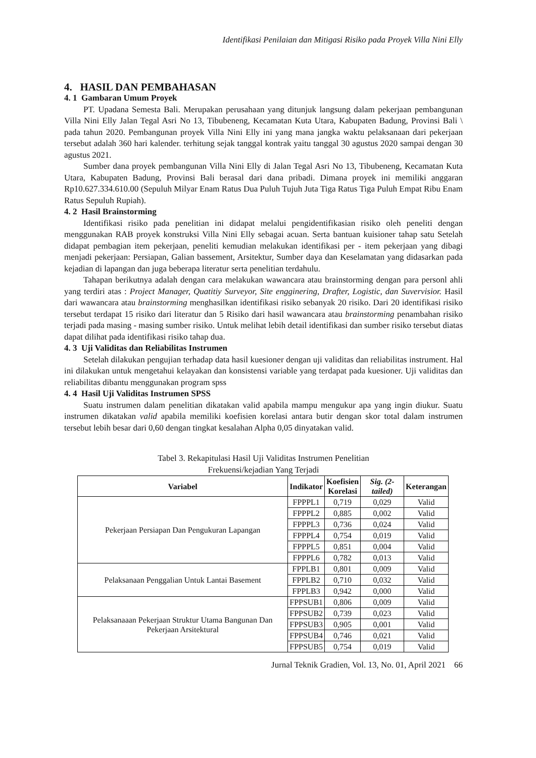Identifikasi Penilaian dan Mitigasi Risiko pada Proyek Villa Nini Elly
4. HASIL DAN PEMBAHASAN
4. 1 Gambaran Umum Proyek
PT. Upadana Semesta Bali. Merupakan perusahaan yang ditunjuk langsung dalam pekerjaan pembangunan Villa Nini Elly Jalan Tegal Asri No 13, Tibubeneng, Kecamatan Kuta Utara, Kabupaten Badung, Provinsi Bali \ pada tahun 2020. Pembangunan proyek Villa Nini Elly ini yang mana jangka waktu pelaksanaan dari pekerjaan tersebut adalah 360 hari kalender. terhitung sejak tanggal kontrak yaitu tanggal 30 agustus 2020 sampai dengan 30 agustus 2021.
Sumber dana proyek pembangunan Villa Nini Elly di Jalan Tegal Asri No 13, Tibubeneng, Kecamatan Kuta Utara, Kabupaten Badung, Provinsi Bali berasal dari dana pribadi. Dimana proyek ini memiliki anggaran Rp10.627.334.610.00 (Sepuluh Milyar Enam Ratus Dua Puluh Tujuh Juta Tiga Ratus Tiga Puluh Empat Ribu Enam Ratus Sepuluh Rupiah).
4. 2 Hasil Brainstorming
Identifikasi risiko pada penelitian ini didapat melalui pengidentifikasian risiko oleh peneliti dengan menggunakan RAB proyek konstruksi Villa Nini Elly sebagai acuan. Serta bantuan kuisioner tahap satu Setelah didapat pembagian item pekerjaan, peneliti kemudian melakukan identifikasi per - item pekerjaan yang dibagi menjadi pekerjaan: Persiapan, Galian bassement, Arsitektur, Sumber daya dan Keselamatan yang didasarkan pada kejadian di lapangan dan juga beberapa literatur serta penelitian terdahulu.
Tahapan berikutnya adalah dengan cara melakukan wawancara atau brainstorming dengan para personl ahli yang terdiri atas : Project Manager, Quatitiy Surveyor, Site engginering, Drafter, Logistic, dan Suvervisior. Hasil dari wawancara atau brainstorming menghasilkan identifikasi risiko sebanyak 20 risiko. Dari 20 identifikasi risiko tersebut terdapat 15 risiko dari literatur dan 5 Risiko dari hasil wawancara atau brainstorming penambahan risiko terjadi pada masing - masing sumber risiko. Untuk melihat lebih detail identifikasi dan sumber risiko tersebut diatas dapat dilihat pada identifikasi risiko tahap dua.
4. 3 Uji Validitas dan Reliabilitas Instrumen
Setelah dilakukan pengujian terhadap data hasil kuesioner dengan uji validitas dan reliabilitas instrument. Hal ini dilakukan untuk mengetahui kelayakan dan konsistensi variable yang terdapat pada kuesioner. Uji validitas dan reliabilitas dibantu menggunakan program spss
4. 4 Hasil Uji Validitas Instrumen SPSS
Suatu instrumen dalam penelitian dikatakan valid apabila mampu mengukur apa yang ingin diukur. Suatu instrumen dikatakan valid apabila memiliki koefisien korelasi antara butir dengan skor total dalam instrumen tersebut lebih besar dari 0,60 dengan tingkat kesalahan Alpha 0,05 dinyatakan valid.
Tabel 3. Rekapitulasi Hasil Uji Validitas Instrumen Penelitian
Frekuensi/kejadian Yang Terjadi
| Variabel | Indikator | Koefisien Korelasi | Sig. (2-tailed) | Keterangan |
| --- | --- | --- | --- | --- |
| Pekerjaan Persiapan Dan Pengukuran Lapangan | FPPPL1 | 0,719 | 0,029 | Valid |
| | FPPPL2 | 0,885 | 0,002 | Valid |
| | FPPPL3 | 0,736 | 0,024 | Valid |
| | FPPPL4 | 0,754 | 0,019 | Valid |
| | FPPPL5 | 0,851 | 0,004 | Valid |
| | FPPPL6 | 0,782 | 0,013 | Valid |
| Pelaksanaan Penggalian Untuk Lantai Basement | FPPLB1 | 0,801 | 0,009 | Valid |
| | FPPLB2 | 0,710 | 0,032 | Valid |
| | FPPLB3 | 0,942 | 0,000 | Valid |
| Pelaksanaaan Pekerjaan Struktur Utama Bangunan Dan Pekerjaan Arsitektural | FPPSUB1 | 0,806 | 0,009 | Valid |
| | FPPSUB2 | 0,739 | 0,023 | Valid |
| | FPPSUB3 | 0,905 | 0,001 | Valid |
| | FPPSUB4 | 0,746 | 0,021 | Valid |
| | FPPSUB5 | 0,754 | 0,019 | Valid |
Jurnal Teknik Gradien, Vol. 13, No. 01, April 2021 66